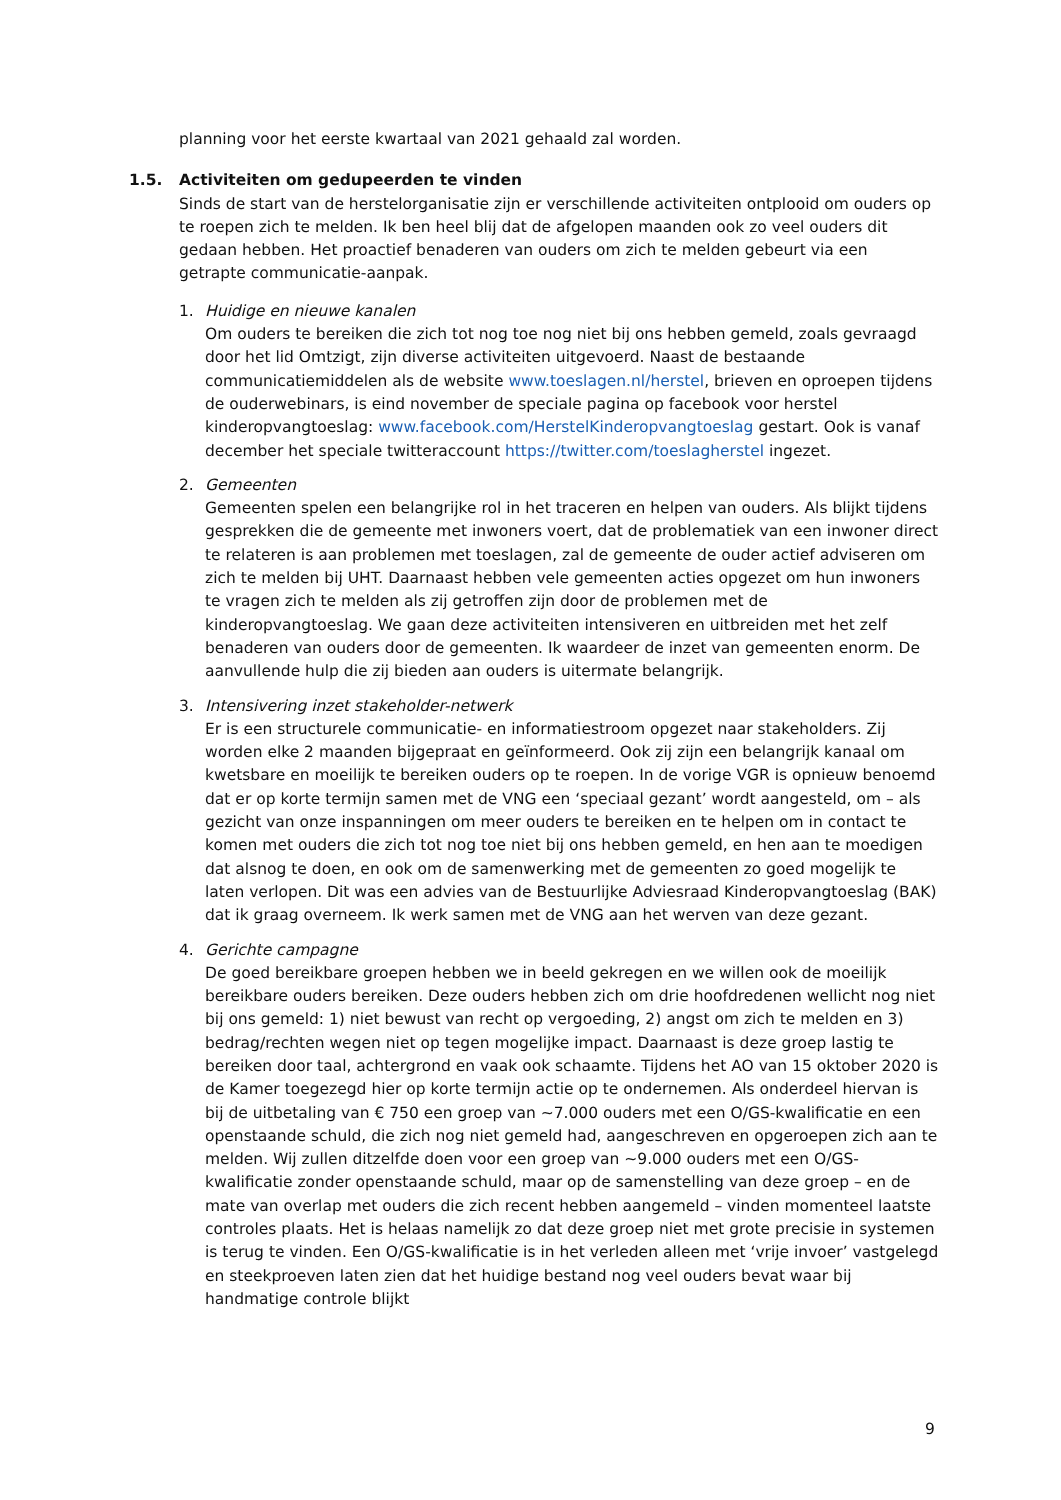planning voor het eerste kwartaal van 2021 gehaald zal worden.
1.5. Activiteiten om gedupeerden te vinden
Sinds de start van de herstelorganisatie zijn er verschillende activiteiten ontplooid om ouders op te roepen zich te melden. Ik ben heel blij dat de afgelopen maanden ook zo veel ouders dit gedaan hebben. Het proactief benaderen van ouders om zich te melden gebeurt via een getrapte communicatie-aanpak.
1. Huidige en nieuwe kanalen
Om ouders te bereiken die zich tot nog toe nog niet bij ons hebben gemeld, zoals gevraagd door het lid Omtzigt, zijn diverse activiteiten uitgevoerd. Naast de bestaande communicatiemiddelen als de website www.toeslagen.nl/herstel, brieven en oproepen tijdens de ouderwebinars, is eind november de speciale pagina op facebook voor herstel kinderopvangtoeslag: www.facebook.com/HerstelKinderopvangtoeslag gestart. Ook is vanaf december het speciale twitteraccount https://twitter.com/toeslagherstel ingezet.
2. Gemeenten
Gemeenten spelen een belangrijke rol in het traceren en helpen van ouders. Als blijkt tijdens gesprekken die de gemeente met inwoners voert, dat de problematiek van een inwoner direct te relateren is aan problemen met toeslagen, zal de gemeente de ouder actief adviseren om zich te melden bij UHT. Daarnaast hebben vele gemeenten acties opgezet om hun inwoners te vragen zich te melden als zij getroffen zijn door de problemen met de kinderopvangtoeslag. We gaan deze activiteiten intensiveren en uitbreiden met het zelf benaderen van ouders door de gemeenten. Ik waardeer de inzet van gemeenten enorm. De aanvullende hulp die zij bieden aan ouders is uitermate belangrijk.
3. Intensivering inzet stakeholder-netwerk
Er is een structurele communicatie- en informatiestroom opgezet naar stakeholders. Zij worden elke 2 maanden bijgepraat en geïnformeerd. Ook zij zijn een belangrijk kanaal om kwetsbare en moeilijk te bereiken ouders op te roepen. In de vorige VGR is opnieuw benoemd dat er op korte termijn samen met de VNG een ‘speciaal gezant’ wordt aangesteld, om – als gezicht van onze inspanningen om meer ouders te bereiken en te helpen om in contact te komen met ouders die zich tot nog toe niet bij ons hebben gemeld, en hen aan te moedigen dat alsnog te doen, en ook om de samenwerking met de gemeenten zo goed mogelijk te laten verlopen. Dit was een advies van de Bestuurlijke Adviesraad Kinderopvangtoeslag (BAK) dat ik graag overneem. Ik werk samen met de VNG aan het werven van deze gezant.
4. Gerichte campagne
De goed bereikbare groepen hebben we in beeld gekregen en we willen ook de moeilijk bereikbare ouders bereiken. Deze ouders hebben zich om drie hoofdredenen wellicht nog niet bij ons gemeld: 1) niet bewust van recht op vergoeding, 2) angst om zich te melden en 3) bedrag/rechten wegen niet op tegen mogelijke impact. Daarnaast is deze groep lastig te bereiken door taal, achtergrond en vaak ook schaamte. Tijdens het AO van 15 oktober 2020 is de Kamer toegezegd hier op korte termijn actie op te ondernemen. Als onderdeel hiervan is bij de uitbetaling van € 750 een groep van ~7.000 ouders met een O/GS-kwalificatie en een openstaande schuld, die zich nog niet gemeld had, aangeschreven en opgeroepen zich aan te melden. Wij zullen ditzelfde doen voor een groep van ~9.000 ouders met een O/GS-kwalificatie zonder openstaande schuld, maar op de samenstelling van deze groep – en de mate van overlap met ouders die zich recent hebben aangemeld – vinden momenteel laatste controles plaats. Het is helaas namelijk zo dat deze groep niet met grote precisie in systemen is terug te vinden. Een O/GS-kwalificatie is in het verleden alleen met ‘vrije invoer’ vastgelegd en steekproeven laten zien dat het huidige bestand nog veel ouders bevat waar bij handmatige controle blijkt
9